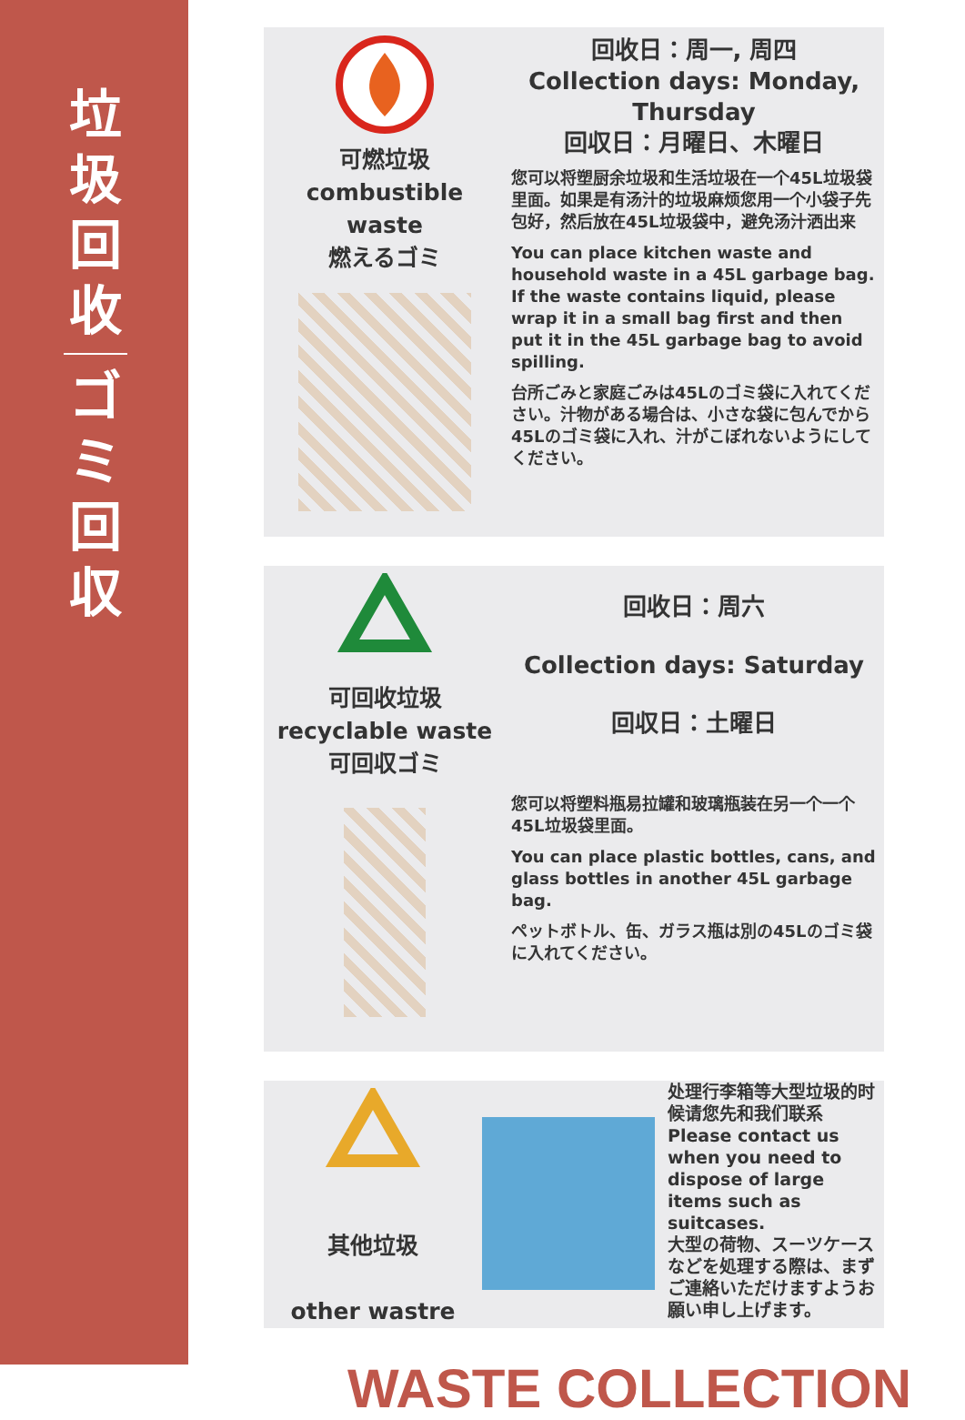垃
圾
回
收
ゴ
ミ
回
収
可燃垃圾
combustible waste
燃えるゴミ
回收日：周一, 周四
Collection days: Monday, Thursday
回収日：月曜日、木曜日
您可以将塑厨余垃圾和生活垃圾在一个45L垃圾袋里面。如果是有汤汁的垃圾麻烦您用一个小袋子先包好，然后放在45L垃圾袋中，避免汤汁洒出来
You can place kitchen waste and household waste in a 45L garbage bag. If the waste contains liquid, please wrap it in a small bag first and then put it in the 45L garbage bag to avoid spilling.
台所ごみと家庭ごみは45Lのゴミ袋に入れてください。汁物がある場合は、小さな袋に包んでから45Lのゴミ袋に入れ、汁がこぼれないようにしてください。
可回收垃圾
recyclable waste
可回収ゴミ
回收日：周六
Collection days: Saturday
回収日：土曜日
您可以将塑料瓶易拉罐和玻璃瓶装在另一个一个45L垃圾袋里面。
You can place plastic bottles, cans, and glass bottles in another 45L garbage bag.
ペットボトル、缶、ガラス瓶は別の45Lのゴミ袋に入れてください。
其他垃圾
other wastre
处理行李箱等大型垃圾的时候请您先和我们联系
Please contact us when you need to dispose of large items such as suitcases.
大型の荷物、スーツケースなどを処理する際は、まずご連絡いただけますようお願い申し上げます。
WASTE COLLECTION